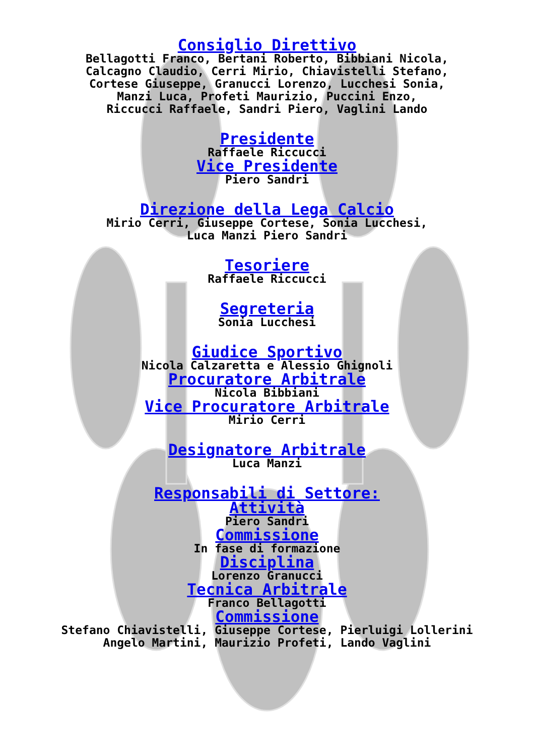Consiglio Direttivo
Bellagotti Franco, Bertani Roberto, Bibbiani Nicola,
Calcagno Claudio, Cerri Mirio, Chiavistelli Stefano,
Cortese Giuseppe, Granucci Lorenzo, Lucchesi Sonia,
Manzi Luca, Profeti Maurizio, Puccini Enzo,
Riccucci Raffaele, Sandri Piero, Vaglini Lando
Presidente
Raffaele Riccucci
Vice Presidente
Piero Sandri
Direzione della Lega Calcio
Mirio Cerri, Giuseppe Cortese, Sonia Lucchesi,
Luca Manzi Piero Sandri
Tesoriere
Raffaele Riccucci
Segreteria
Sonia Lucchesi
Giudice Sportivo
Nicola Calzaretta e Alessio Ghignoli
Procuratore Arbitrale
Nicola Bibbiani
Vice Procuratore Arbitrale
Mirio Cerri
Designatore Arbitrale
Luca Manzi
Responsabili di Settore:
Attività
Piero Sandri
Commissione
In fase di formazione
Disciplina
Lorenzo Granucci
Tecnica Arbitrale
Franco Bellagotti
Commissione
Stefano Chiavistelli, Giuseppe Cortese, Pierluigi Lollerini
Angelo Martini, Maurizio Profeti, Lando Vaglini